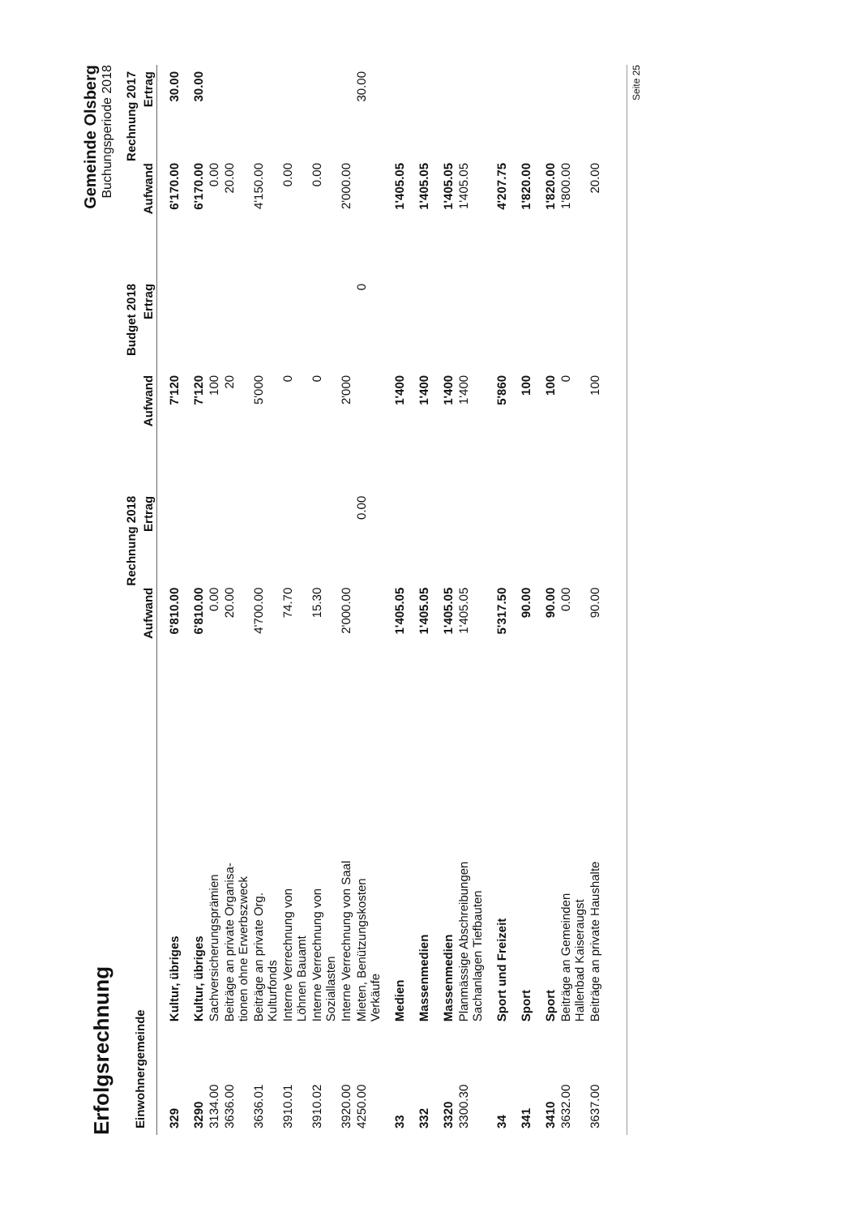Erfolgsrechnung
Gemeinde Olsberg
Buchungsperiode 2018
| Einwohnergemeinde | | Rechnung 2018 | | Budget 2018 | | Rechnung 2017 | |
| --- | --- | --- | --- | --- | --- | --- | --- |
| | | Aufwand | Ertrag | Aufwand | Ertrag | Aufwand | Ertrag |
| 329 | Kultur, übriges | 6'810.00 | | 7'120 | | 6'170.00 | 30.00 |
| 3290 | Kultur, übriges | 6'810.00 | | 7'120 | | 6'170.00 | 30.00 |
| 3134.00 | Sachversicherungsprämien | 0.00 | | 100 | | 0.00 | |
| 3636.00 | Beiträge an private Organisa- tionen ohne Erwerbszweck | 20.00 | | 20 | | 20.00 | |
| 3636.01 | Beiträge an private Org. Kulturfonds | 4'700.00 | | 5'000 | | 4'150.00 | |
| 3910.01 | Interne Verrechnung von Löhnen Bauamt | 74.70 | | 0 | | 0.00 | |
| 3910.02 | Interne Verrechnung von Soziallasten | 15.30 | | 0 | | 0.00 | |
| 3920.00 | Interne Verrechnung von Saal | 2'000.00 | | 2'000 | | 2'000.00 | |
| 4250.00 | Mieten, Benützungskosten Verkäufe | | 0.00 | | 0 | | 30.00 |
| 33 | Medien | 1'405.05 | | 1'400 | | 1'405.05 | |
| 332 | Massenmedien | 1'405.05 | | 1'400 | | 1'405.05 | |
| 3320 | Massenmedien | 1'405.05 | | 1'400 | | 1'405.05 | |
| 3300.30 | Planmässige Abschreibungen Sachanlagen Tiefbauten | 1'405.05 | | 1'400 | | 1'405.05 | |
| 34 | Sport und Freizeit | 5'317.50 | | 5'860 | | 4'207.75 | |
| 341 | Sport | 90.00 | | 100 | | 1'820.00 | |
| 3410 | Sport | 90.00 | | 100 | | 1'820.00 | |
| 3632.00 | Beiträge an Gemeinden Hallenbad Kaiseraugst | 0.00 | | 0 | | 1'800.00 | |
| 3637.00 | Beiträge an private Haushalte | 90.00 | | 100 | | 20.00 | |
Seite 25